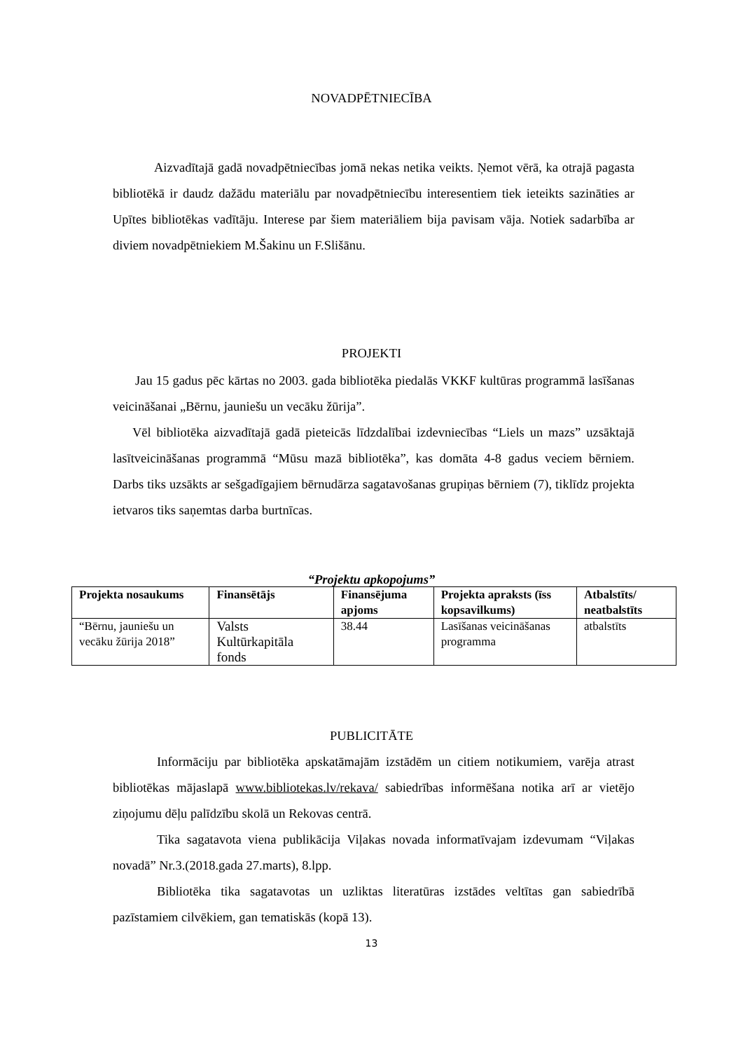NOVADPĒTNIECĪBA
Aizvadītajā gadā novadpētniecības jomā nekas netika veikts. Ņemot vērā, ka otrajā pagasta bibliotēkā ir daudz dažādu materiālu par novadpētniecību interesentiem tiek ieteikts sazināties ar Upītes bibliotēkas vadītāju. Interese par šiem materiāliem bija pavisam vāja. Notiek sadarbība ar diviem novadpētniekiem M.Šakinu un F.Slišānu.
PROJEKTI
Jau 15 gadus pēc kārtas no 2003. gada bibliotēka piedalās VKKF kultūras programmā lasīšanas veicināšanai „Bērnu, jauniešu un vecāku žūrija”.
Vēl bibliotēka aizvadītajā gadā pieteicās līdzdalībai izdevniecības “Liels un mazs” uzsāktajā lasītveicināšanas programmā “Mūsu mazā bibliotēka”, kas domāta 4-8 gadus veciem bērniem. Darbs tiks uzsākts ar sešgadīgajiem bērnudārza sagatavošanas grupiņas bērniem (7), tiklīdz projekta ietvaros tiks saņemtas darba burtnīcas.
“Projektu apkopojums”
| Projekta nosaukums | Finansētājs | Finansējuma apjoms | Projekta apraksts (īss kopsavilkums) | Atbalstīts/ neatbalstīts |
| --- | --- | --- | --- | --- |
| “Bērnu, jauniešu un vecāku žūrija 2018” | Valsts Kultūrkapitāla fonds | 38.44 | Lasīšanas veicināšanas programma | atbalstīts |
PUBLICITĀTE
Informāciju par bibliotēka apskatāmajām izstādēm un citiem notikumiem, varēja atrast bibliotēkas mājaslapā www.bibliotekas.lv/rekava/ sabiedrības informēšana notika arī ar vietējo ziņojumu dēļu palīdzību skolā un Rekovas centrā.
Tika sagatavota viena publikācija Viļakas novada informatīvajam izdevumam “Viļakas novadā” Nr.3.(2018.gada 27.marts), 8.lpp.
Bibliotēka tika sagatavotas un uzliktas literatūras izstādes veltītas gan sabiedrībā pazīstamiem cilvēkiem, gan tematiskās (kopā 13).
13